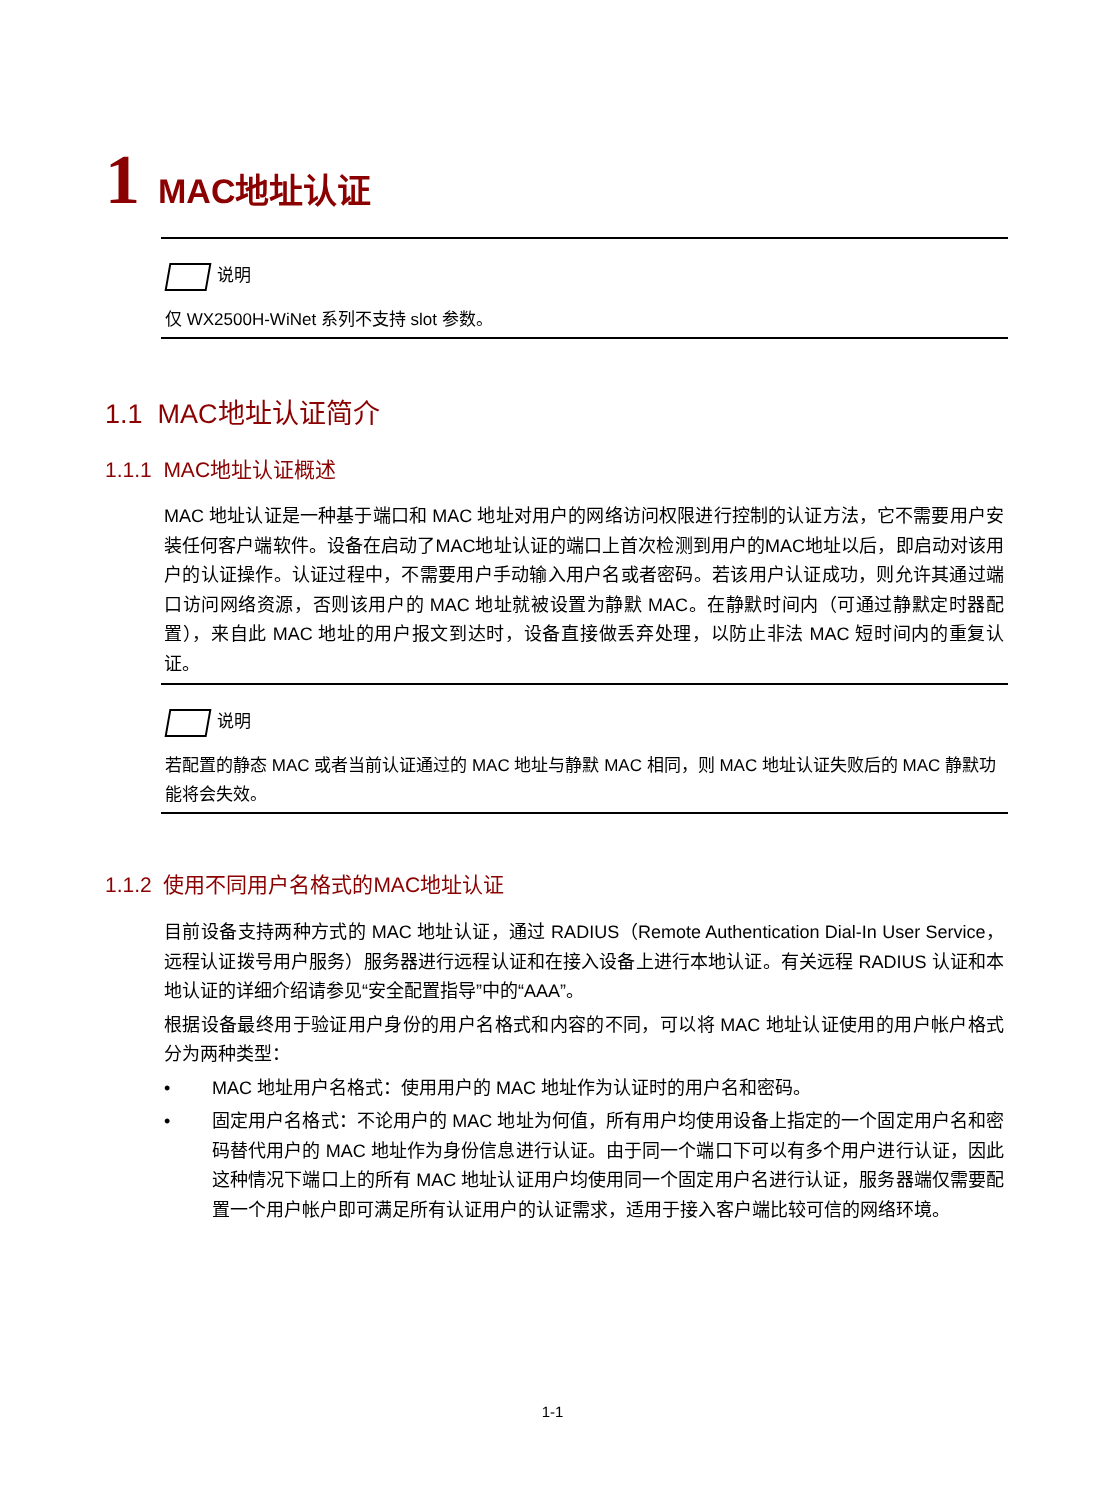1 MAC地址认证
说明
仅 WX2500H-WiNet 系列不支持 slot 参数。
1.1 MAC地址认证简介
1.1.1 MAC地址认证概述
MAC 地址认证是一种基于端口和 MAC 地址对用户的网络访问权限进行控制的认证方法，它不需要用户安装任何客户端软件。设备在启动了MAC地址认证的端口上首次检测到用户的MAC地址以后，即启动对该用户的认证操作。认证过程中，不需要用户手动输入用户名或者密码。若该用户认证成功，则允许其通过端口访问网络资源，否则该用户的 MAC 地址就被设置为静默 MAC。在静默时间内（可通过静默定时器配置），来自此 MAC 地址的用户报文到达时，设备直接做丢弃处理，以防止非法 MAC 短时间内的重复认证。
说明
若配置的静态 MAC 或者当前认证通过的 MAC 地址与静默 MAC 相同，则 MAC 地址认证失败后的 MAC 静默功能将会失效。
1.1.2 使用不同用户名格式的MAC地址认证
目前设备支持两种方式的 MAC 地址认证，通过 RADIUS（Remote Authentication Dial-In User Service，远程认证拨号用户服务）服务器进行远程认证和在接入设备上进行本地认证。有关远程 RADIUS 认证和本地认证的详细介绍请参见“安全配置指导”中的“AAA”。
根据设备最终用于验证用户身份的用户名格式和内容的不同，可以将 MAC 地址认证使用的用户帐户格式分为两种类型：
• MAC 地址用户名格式：使用用户的 MAC 地址作为认证时的用户名和密码。
• 固定用户名格式：不论用户的 MAC 地址为何值，所有用户均使用设备上指定的一个固定用户名和密码替代用户的 MAC 地址作为身份信息进行认证。由于同一个端口下可以有多个用户进行认证，因此这种情况下端口上的所有 MAC 地址认证用户均使用同一个固定用户名进行认证，服务器端仅需要配置一个用户帐户即可满足所有认证用户的认证需求，适用于接入客户端比较可信的网络环境。
1-1